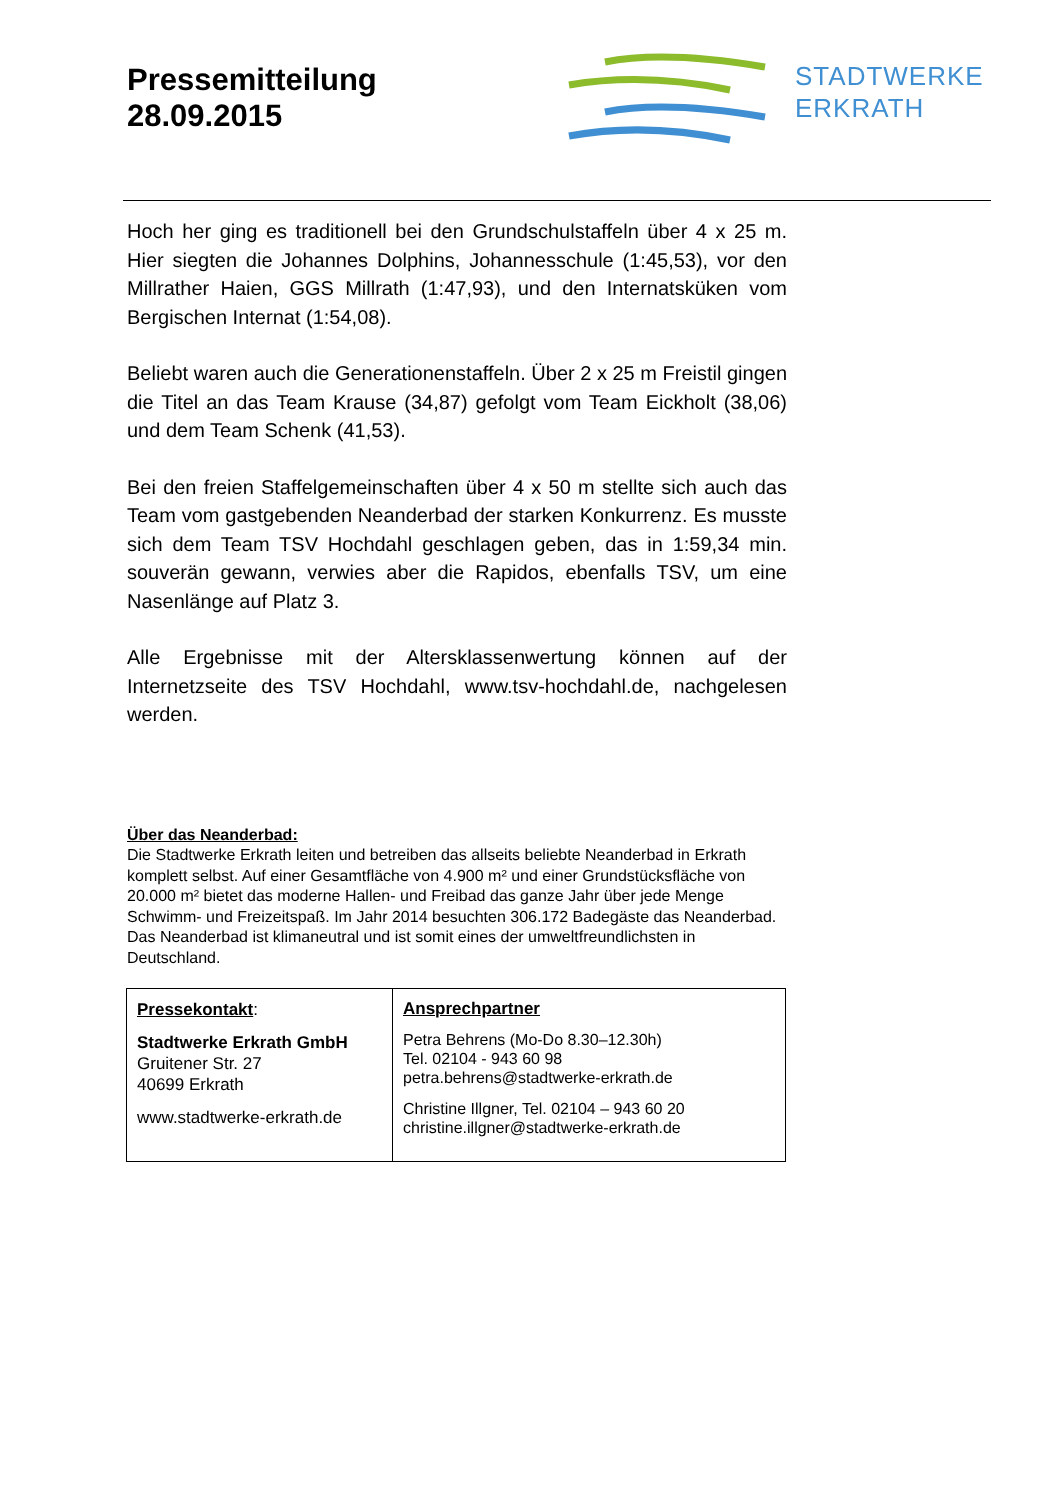Pressemitteilung
28.09.2015
STADTWERKE
ERKRATH
Hoch her ging es traditionell bei den Grundschulstaffeln über 4 x 25 m. Hier siegten die Johannes Dolphins, Johannesschule (1:45,53), vor den Millrather Haien, GGS Millrath (1:47,93), und den Internatsküken vom Bergischen Internat (1:54,08).
Beliebt waren auch die Generationenstaffeln. Über 2 x 25 m Freistil gingen die Titel an das Team Krause (34,87) gefolgt vom Team Eickholt (38,06) und dem Team Schenk (41,53).
Bei den freien Staffelgemeinschaften über 4 x 50 m stellte sich auch das Team vom gastgebenden Neanderbad der starken Konkurrenz. Es musste sich dem Team TSV Hochdahl geschlagen geben, das in 1:59,34 min. souverän gewann, verwies aber die Rapidos, ebenfalls TSV, um eine Nasenlänge auf Platz 3.
Alle Ergebnisse mit der Altersklassenwertung können auf der Internetzseite des TSV Hochdahl, www.tsv-hochdahl.de, nachgelesen werden.
Über das Neanderbad:
Die Stadtwerke Erkrath leiten und betreiben das allseits beliebte Neanderbad in Erkrath komplett selbst. Auf einer Gesamtfläche von 4.900 m² und einer Grundstücksfläche von 20.000 m² bietet das moderne Hallen- und Freibad das ganze Jahr über jede Menge Schwimm- und Freizeitspaß. Im Jahr 2014 besuchten 306.172 Badegäste das Neanderbad. Das Neanderbad ist klimaneutral und ist somit eines der umweltfreundlichsten in Deutschland.
| Pressekontakt : Stadtwerke Erkrath GmbH Gruitener Str. 27 40699 Erkrath www.stadtwerke-erkrath.de | Ansprechpartner Petra Behrens (Mo-Do 8.30–12.30h) Tel. 02104 - 943 60 98 petra.behrens@stadtwerke-erkrath.de Christine Illgner, Tel. 02104 – 943 60 20 christine.illgner@stadtwerke-erkrath.de |